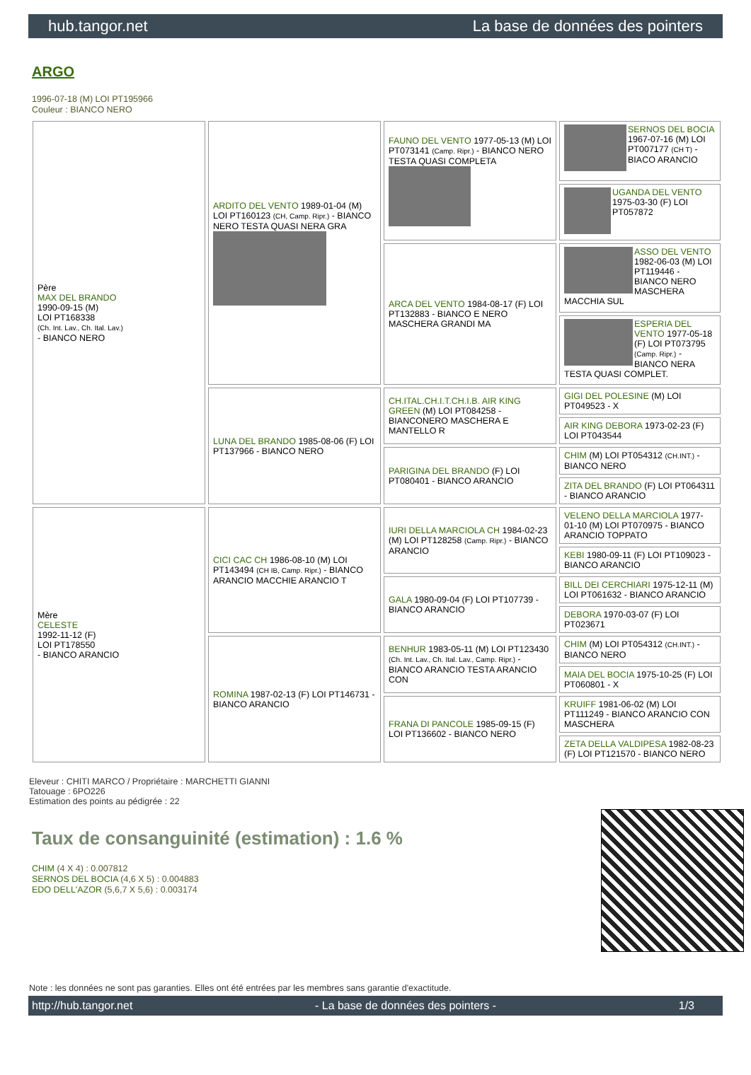hub.tangor.net La base de données des pointers
ARGO
1996-07-18 (M) LOI PT195966
Couleur : BIANCO NERO
| Père MAX DEL BRANDO 1990-09-15 (M) LOI PT168338 (Ch. Int. Lav., Ch. Ital. Lav.) - BIANCO NERO | ARDITO DEL VENTO 1989-01-04 (M) LOI PT160123 (CH, Camp. Ripr.) - BIANCO NERO TESTA QUASI NERA GRA | FAUNO DEL VENTO 1977-05-13 (M) LOI PT073141 (Camp. Ripr.) - BIANCO NERO TESTA QUASI COMPLETA | SERNOS DEL BOCIA 1967-07-16 (M) LOI PT007177 (CH T) - BIACO ARANCIO |
| | | | UGANDA DEL VENTO 1975-03-30 (F) LOI PT057872 |
| | | ARCA DEL VENTO 1984-08-17 (F) LOI PT132883 - BIANCO E NERO MASCHERA GRANDI MA | ASSO DEL VENTO 1982-06-03 (M) LOI PT119446 - BIANCO NERO MASCHERA MACCHIA SUL |
| | | | ESPERIA DEL VENTO 1977-05-18 (F) LOI PT073795 (Camp. Ripr.) - BIANCO NERA TESTA QUASI COMPLET. |
| | LUNA DEL BRANDO 1985-08-06 (F) LOI PT137966 - BIANCO NERO | CH.ITAL.CH.I.T.CH.I.B. AIR KING GREEN (M) LOI PT084258 - BIANCONERO MASCHERA E MANTELLO R | GIGI DEL POLESINE (M) LOI PT049523 - X |
| | | | AIR KING DEBORA 1973-02-23 (F) LOI PT043544 |
| | | PARIGINA DEL BRANDO (F) LOI PT080401 - BIANCO ARANCIO | CHIM (M) LOI PT054312 (CH.INT.) - BIANCO NERO |
| | | | ZITA DEL BRANDO (F) LOI PT064311 - BIANCO ARANCIO |
| Mère CELESTE 1992-11-12 (F) LOI PT178550 - BIANCO ARANCIO | CICI CAC CH 1986-08-10 (M) LOI PT143494 (CH IB, Camp. Ripr.) - BIANCO ARANCIO MACCHIE ARANCIO T | IURI DELLA MARCIOLA CH 1984-02-23 (M) LOI PT128258 (Camp. Ripr.) - BIANCO ARANCIO | VELENO DELLA MARCIOLA 1977-01-10 (M) LOI PT070975 - BIANCO ARANCIO TOPPATO |
| | | | KEBI 1980-09-11 (F) LOI PT109023 - BIANCO ARANCIO |
| | | GALA 1980-09-04 (F) LOI PT107739 - BIANCO ARANCIO | BILL DEI CERCHIARI 1975-12-11 (M) LOI PT061632 - BIANCO ARANCIO |
| | | | DEBORA 1970-03-07 (F) LOI PT023671 |
| | ROMINA 1987-02-13 (F) LOI PT146731 - BIANCO ARANCIO | BENHUR 1983-05-11 (M) LOI PT123430 (Ch. Int. Lav., Ch. Ital. Lav., Camp. Ripr.) - BIANCO ARANCIO TESTA ARANCIO CON | CHIM (M) LOI PT054312 (CH.INT.) - BIANCO NERO |
| | | | MAIA DEL BOCIA 1975-10-25 (F) LOI PT060801 - X |
| | | FRANA DI PANCOLE 1985-09-15 (F) LOI PT136602 - BIANCO NERO | KRUIFF 1981-06-02 (M) LOI PT111249 - BIANCO ARANCIO CON MASCHERA |
| | | | ZETA DELLA VALDIPESA 1982-08-23 (F) LOI PT121570 - BIANCO NERO |
Eleveur : CHITI MARCO / Propriétaire : MARCHETTI GIANNI
Tatouage : 6PO226
Estimation des points au pédigrée : 22
Taux de consanguinité (estimation) : 1.6 %
CHIM (4 X 4) : 0.007812
SERNOS DEL BOCIA (4,6 X 5) : 0.004883
EDO DELL'AZOR (5,6,7 X 5,6) : 0.003174
Note : les données ne sont pas garanties. Elles ont été entrées par les membres sans garantie d'exactitude.
http://hub.tangor.net - La base de données des pointers - 1/3